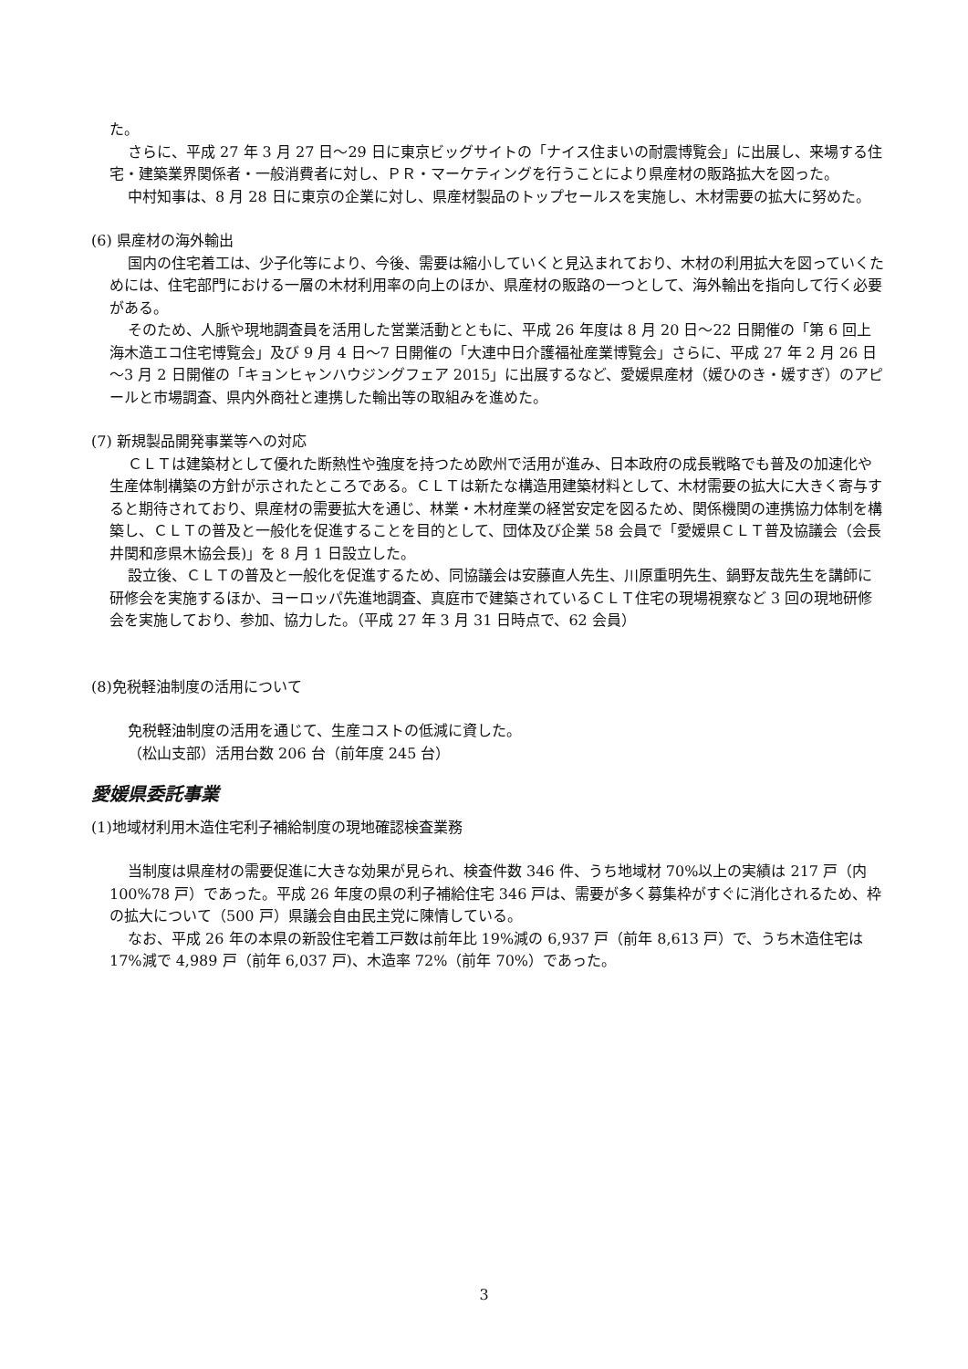た。
さらに、平成 27 年 3 月 27 日～29 日に東京ビッグサイトの「ナイス住まいの耐震博覧会」に出展し、来場する住宅・建築業界関係者・一般消費者に対し、ＰＲ・マーケティングを行うことにより県産材の販路拡大を図った。
中村知事は、8 月 28 日に東京の企業に対し、県産材製品のトップセールスを実施し、木材需要の拡大に努めた。
(6) 県産材の海外輸出
国内の住宅着工は、少子化等により、今後、需要は縮小していくと見込まれており、木材の利用拡大を図っていくためには、住宅部門における一層の木材利用率の向上のほか、県産材の販路の一つとして、海外輸出を指向して行く必要がある。
そのため、人脈や現地調査員を活用した営業活動とともに、平成 26 年度は 8 月 20 日～22 日開催の「第 6 回上海木造エコ住宅博覧会」及び 9 月 4 日～7 日開催の「大連中日介護福祉産業博覧会」さらに、平成 27 年 2 月 26 日～3 月 2 日開催の「キョンヒャンハウジングフェア 2015」に出展するなど、愛媛県産材（媛ひのき・媛すぎ）のアピールと市場調査、県内外商社と連携した輸出等の取組みを進めた。
(7) 新規製品開発事業等への対応
ＣＬＴは建築材として優れた断熱性や強度を持つため欧州で活用が進み、日本政府の成長戦略でも普及の加速化や生産体制構築の方針が示されたところである。ＣＬＴは新たな構造用建築材料として、木材需要の拡大に大きく寄与すると期待されており、県産材の需要拡大を通じ、林業・木材産業の経営安定を図るため、関係機関の連携協力体制を構築し、ＣＬＴの普及と一般化を促進することを目的として、団体及び企業 58 会員で「愛媛県ＣＬＴ普及協議会（会長　井関和彦県木協会長)」を 8 月 1 日設立した。
設立後、ＣＬＴの普及と一般化を促進するため、同協議会は安藤直人先生、川原重明先生、鍋野友哉先生を講師に研修会を実施するほか、ヨーロッパ先進地調査、真庭市で建築されているＣＬＴ住宅の現場視察など 3 回の現地研修会を実施しており、参加、協力した。（平成 27 年 3 月 31 日時点で、62 会員）
(8)免税軽油制度の活用について
免税軽油制度の活用を通じて、生産コストの低減に資した。
（松山支部）活用台数 206 台（前年度 245 台）
愛媛県委託事業
(1)地域材利用木造住宅利子補給制度の現地確認検査業務
当制度は県産材の需要促進に大きな効果が見られ、検査件数 346 件、うち地域材 70%以上の実績は 217 戸（内 100%78 戸）であった。平成 26 年度の県の利子補給住宅 346 戸は、需要が多く募集枠がすぐに消化されるため、枠の拡大について（500 戸）県議会自由民主党に陳情している。
なお、平成 26 年の本県の新設住宅着工戸数は前年比 19%減の 6,937 戸（前年 8,613 戸）で、うち木造住宅は 17%減で 4,989 戸（前年 6,037 戸)、木造率 72%（前年 70%）であった。
3